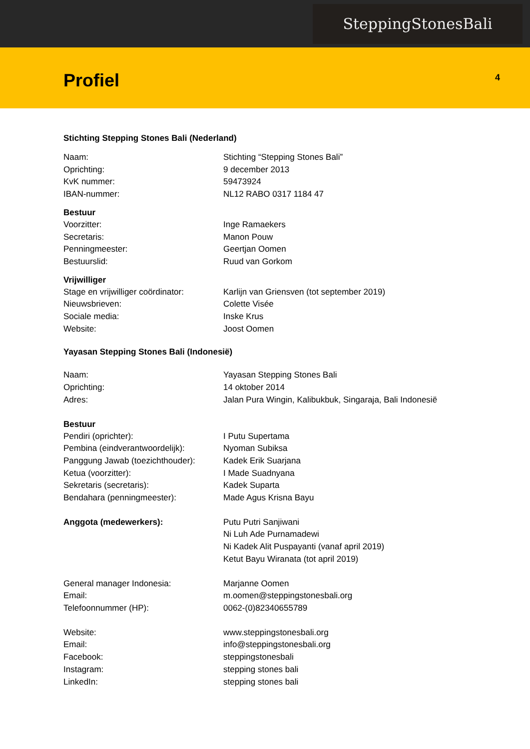SteppingStonesBali
Profiel
4
Stichting Stepping Stones Bali (Nederland)
Naam: Stichting “Stepping Stones Bali”
Oprichting: 9 december 2013
KvK nummer: 59473924
IBAN-nummer: NL12 RABO 0317 1184 47
Bestuur
Voorzitter: Inge Ramaekers
Secretaris: Manon Pouw
Penningmeester: Geertjan Oomen
Bestuurslid: Ruud van Gorkom
Vrijwilliger
Stage en vrijwilliger coördinator:
Karlijn van Griensven (tot september 2019)
Nieuwsbrieven: Colette Visée
Sociale media: Inske Krus
Website: Joost Oomen
Yayasan Stepping Stones Bali (Indonesië)
Naam: Yayasan Stepping Stones Bali
Oprichting: 14 oktober 2014
Adres: Jalan Pura Wingin, Kalibukbuk, Singaraja, Bali Indonesië
Bestuur
Pendiri (oprichter): I Putu Supertama
Pembina (eindverantwoordelijk): Nyoman Subiksa
Panggung Jawab (toezichthouder):
Kadek Erik Suarjana
Ketua (voorzitter): I Made Suadnyana
Sekretaris (secretaris): Kadek Suparta
Bendahara (penningmeester): Made Agus Krisna Bayu
Anggota (medewerkers): Putu Putri Sanjiwani
Ni Luh Ade Purnamadewi
Ni Kadek Alit Puspayanti (vanaf april 2019)
Ketut Bayu Wiranata (tot april 2019)
General manager Indonesia: Marjanne Oomen
Email: m.oomen@steppingstonesbali.org
Telefoonnummer (HP): 0062-(0)82340655789
Website: www.steppingstonesbali.org
Email: info@steppingstonesbali.org
Facebook: steppingstonesbali
Instagram: stepping stones bali
LinkedIn: stepping stones bali